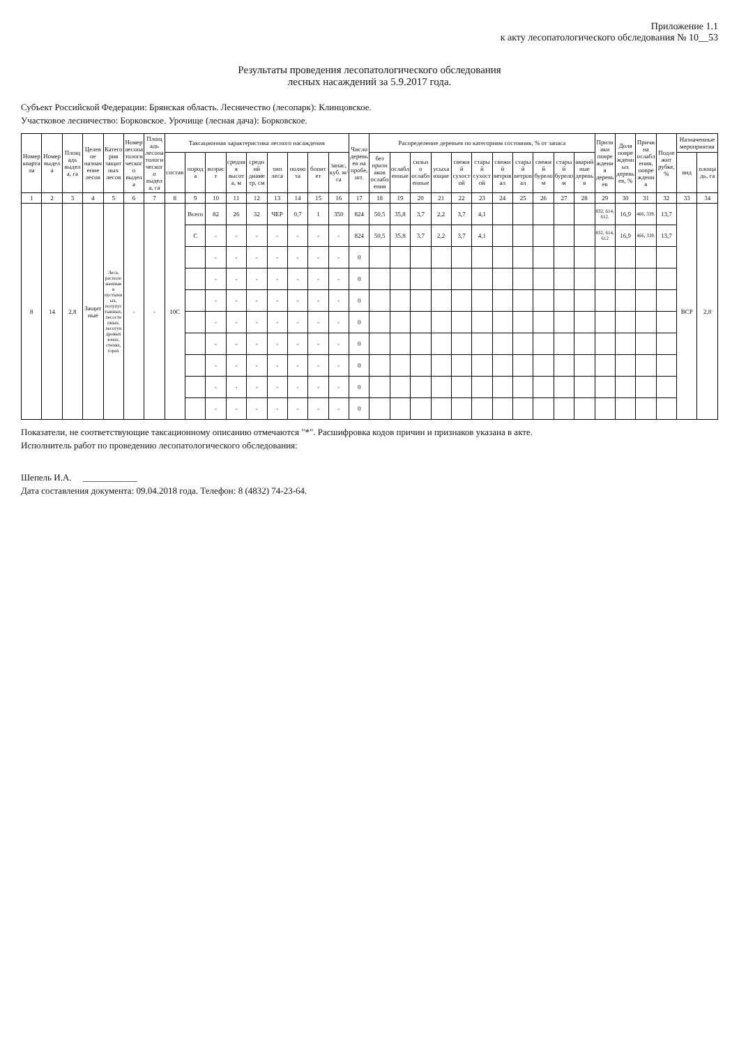Приложение 1.1
к акту лесопатологического обследования № 10__53
Результаты проведения лесопатологического обследования
лесных насаждений за 5.9.2017 года.
Субъект Российской Федерации: Брянская область. Лесничество (лесопарк): Клинцовское.
Участковое лесничество: Борковское. Урочище (лесная дача): Борковское.
| Номер квартала | Номер выдела | Площадь выдела, га | Целевое назначение лесов | Категория защитных лесов | Номер лесопатологического выдела | Площадь лесопатологического выдела, га | Таксационная характеристика лесного насаждения | | | | | | | | | Число деревьев на пробе, шт. | Распределение деревьев по категориям состояния, % от запаса | | | | | | | | | | | Признаки повреждения деревьев | Доля поврежденных деревьев, % | Причина ослабления, повреждения | Подлежит рубке, % | Назначенные мероприятия | |
| --- | --- | --- | --- | --- | --- | --- | --- | --- | --- | --- | --- | --- | --- | --- | --- | --- | --- | --- | --- | --- | --- | --- | --- | --- | --- | --- | --- | --- | --- | --- | --- | --- | --- |
| | | | | | | | состав | порода | возраст | средняя высота, м | средний диаметр, см | тип леса | полнота | бонитет | запас, куб. м/га | | без признаков ослабления | ослабленные | сильно ослабленные | усыхающие | свежий сухостой | старый сухостой | свежий ветровал | старый ветровал | свежий бурелом | старый бурелом | аварийные деревья | | | | | вид | площадь, га |
| 1 | 2 | 3 | 4 | 5 | 6 | 7 | 8 | 9 | 10 | 11 | 12 | 13 | 14 | 15 | 16 | 17 | 18 | 19 | 20 | 21 | 22 | 23 | 24 | 25 | 26 | 27 | 28 | 29 | 30 | 31 | 32 | 33 | 34 |
| 8 | 14 | 2,8 | Защитные | Леса, расположенные в пустынных, полупустынных, лесостепных, лесотундровых зонах, степях, горах | - | - | 10С | Всего | 82 | 26 | 32 | ЧЕР | 0,7 | 1 | 350 | 824 | 50,5 | 35,8 | 3,7 | 2,2 | 3,7 | 4,1 | | | | | | 832, 614, 612. | 16,9 | 466, 339. | 13,7 | ВСР | 2,8 |
| | | | | | | | | С | - | - | - | - | - | - | - | 824 | 50,5 | 35,8 | 3,7 | 2,2 | 3,7 | 4,1 | | | | | | 832, 614, 612 | 16,9 | 466, 339. | 13,7 | | |
| | | | | | | | | | - | - | - | - | - | - | - | 0 | | | | | | | | | | | | | | | | | |
| | | | | | | | | | - | - | - | - | - | - | - | 0 | | | | | | | | | | | | | | | | | |
| | | | | | | | | | - | - | - | - | - | - | - | 0 | | | | | | | | | | | | | | | | | |
| | | | | | | | | | - | - | - | - | - | - | - | 0 | | | | | | | | | | | | | | | | | |
| | | | | | | | | | - | - | - | - | - | - | - | 0 | | | | | | | | | | | | | | | | | |
| | | | | | | | | | - | - | - | - | - | - | - | 0 | | | | | | | | | | | | | | | | | |
| | | | | | | | | | - | - | - | - | - | - | - | 0 | | | | | | | | | | | | | | | | | |
| | | | | | | | | | - | - | - | - | - | - | - | 0 | | | | | | | | | | | | | | | | | |
Показатели, не соответствующие таксационному описанию отмечаются "*". Расшифровка кодов причин и признаков указана в акте.
Исполнитель работ по проведению лесопатологического обследования:
Шепель И.А. ____________
Дата составления документа: 09.04.2018 года. Телефон: 8 (4832) 74-23-64.